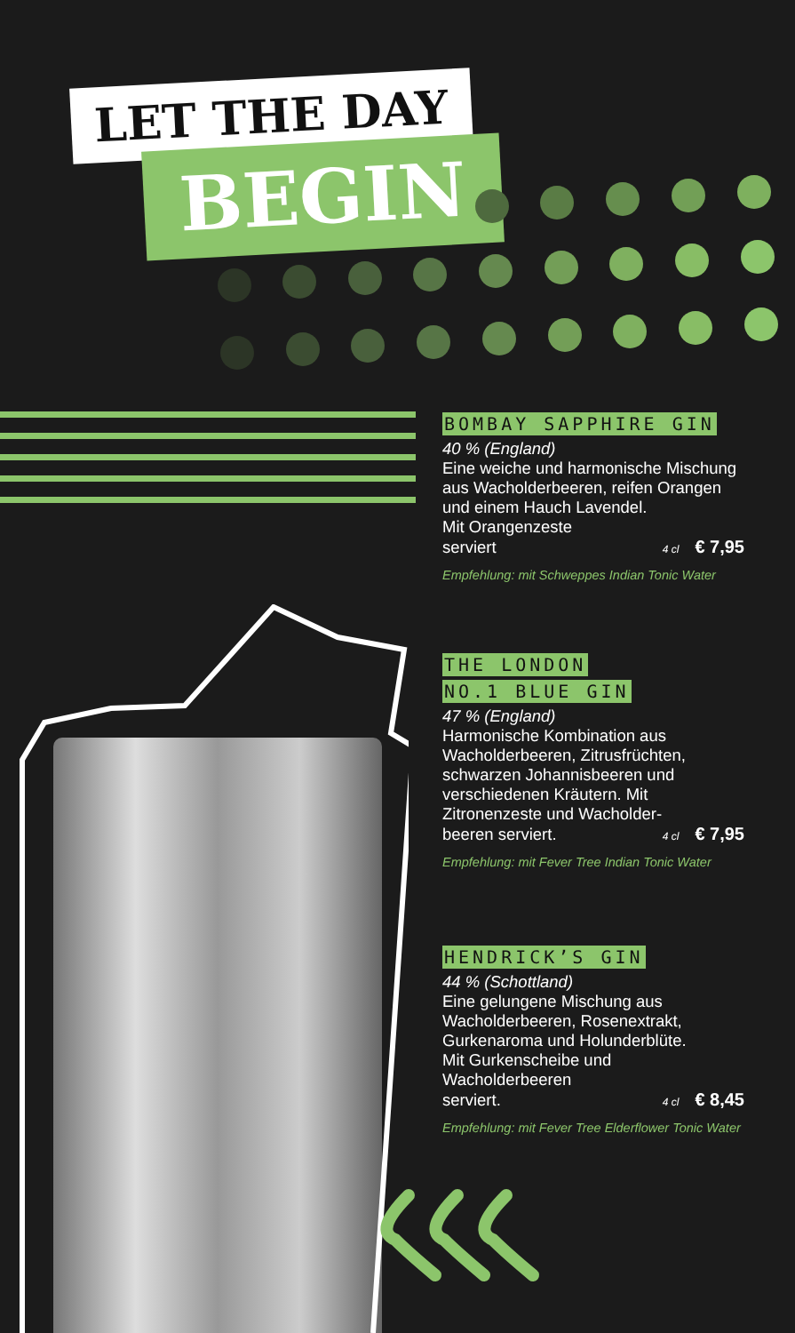LET THE DAY
BEGIN
BOMBAY SAPPHIRE GIN
40 % (England)
Eine weiche und harmonische Mischung aus Wacholderbeeren, reifen Orangen und einem Hauch Lavendel.
Mit Orangenzeste
serviert
4 cl € 7,95
Empfehlung: mit Schweppes Indian Tonic Water
THE LONDON
NO.1 BLUE GIN
47 % (England)
Harmonische Kombination aus Wacholderbeeren, Zitrusfrüchten, schwarzen Johannisbeeren und verschiedenen Kräutern. Mit Zitronenzeste und Wacholder-
beeren serviert.
4 cl € 7,95
Empfehlung: mit Fever Tree Indian Tonic Water
HENDRICK’S GIN
44 % (Schottland)
Eine gelungene Mischung aus Wacholderbeeren, Rosenextrakt, Gurkenaroma und Holunderblüte.
Mit Gurkenscheibe und Wacholderbeeren
serviert.
4 cl € 8,45
Empfehlung: mit Fever Tree Elderflower Tonic Water